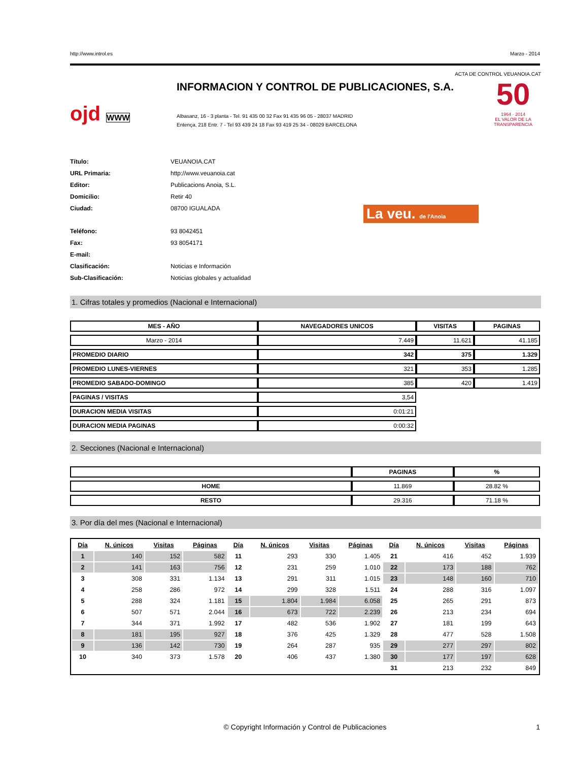http://www.introl.es Marzo - 2014
ACTA DE CONTROL VEUANOIA.CAT
ojd WWW
INFORMACION Y CONTROL DE PUBLICACIONES, S.A.
Albasanz, 16 - 3 planta - Tel. 91 435 00 32 Fax 91 435 96 05 - 28037 MADRID
Entença, 218 Entr. 7 - Tel 93 439 24 18 Fax 93 419 25 34 - 08029 BARCELONA
50
1964 · 2014
EL VALOR DE LA TRANSPARENCIA
Título: VEUANOIA.CAT URL Primaria: http://www.veuanoia.cat Editor: Publicacions Anoia, S.L. Domicilio: Retir 40 Ciudad: 08700 IGUALADA La veu. de l'Anoia Teléfono: 93 8042451 Fax: 93 8054171 E-mail: Clasificación: Noticias e Información Sub-Clasificación: Noticias globales y actualidad
1. Cifras totales y promedios (Nacional e Internacional)
| MES - AÑO | NAVEGADORES UNICOS | VISITAS | PAGINAS |
| --- | --- | --- | --- |
| Marzo - 2014 | 7.449 | 11.621 | 41.185 |
| PROMEDIO DIARIO | 342 | 375 | 1.329 |
| PROMEDIO LUNES-VIERNES | 321 | 353 | 1.285 |
| PROMEDIO SABADO-DOMINGO | 385 | 420 | 1.419 |
| PAGINAS / VISITAS | 3,54 | | |
| DURACION MEDIA VISITAS | 0:01:21 | | |
| DURACION MEDIA PAGINAS | 0:00:32 | | |
2. Secciones (Nacional e Internacional)
| | PAGINAS | % |
| --- | --- | --- |
| HOME | 11.869 | 28.82 % |
| RESTO | 29.316 | 71.18 % |
3. Por día del mes (Nacional e Internacional)
| Día | N. únicos | Visitas | Páginas | Día | N. únicos | Visitas | Páginas | Día | N. únicos | Visitas | Páginas |
| --- | --- | --- | --- | --- | --- | --- | --- | --- | --- | --- | --- |
| 1 | 140 | 152 | 582 | 11 | 293 | 330 | 1.405 | 21 | 416 | 452 | 1.939 |
| 2 | 141 | 163 | 756 | 12 | 231 | 259 | 1.010 | 22 | 173 | 188 | 762 |
| 3 | 308 | 331 | 1.134 | 13 | 291 | 311 | 1.015 | 23 | 148 | 160 | 710 |
| 4 | 258 | 286 | 972 | 14 | 299 | 328 | 1.511 | 24 | 288 | 316 | 1.097 |
| 5 | 288 | 324 | 1.181 | 15 | 1.804 | 1.984 | 6.058 | 25 | 265 | 291 | 873 |
| 6 | 507 | 571 | 2.044 | 16 | 673 | 722 | 2.239 | 26 | 213 | 234 | 694 |
| 7 | 344 | 371 | 1.992 | 17 | 482 | 536 | 1.902 | 27 | 181 | 199 | 643 |
| 8 | 181 | 195 | 927 | 18 | 376 | 425 | 1.329 | 28 | 477 | 528 | 1.508 |
| 9 | 136 | 142 | 730 | 19 | 264 | 287 | 935 | 29 | 277 | 297 | 802 |
| 10 | 340 | 373 | 1.578 | 20 | 406 | 437 | 1.380 | 30 | 177 | 197 | 628 |
| | | | | | | | | 31 | 213 | 232 | 849 |
© Copyright Información y Control de Publicaciones 1